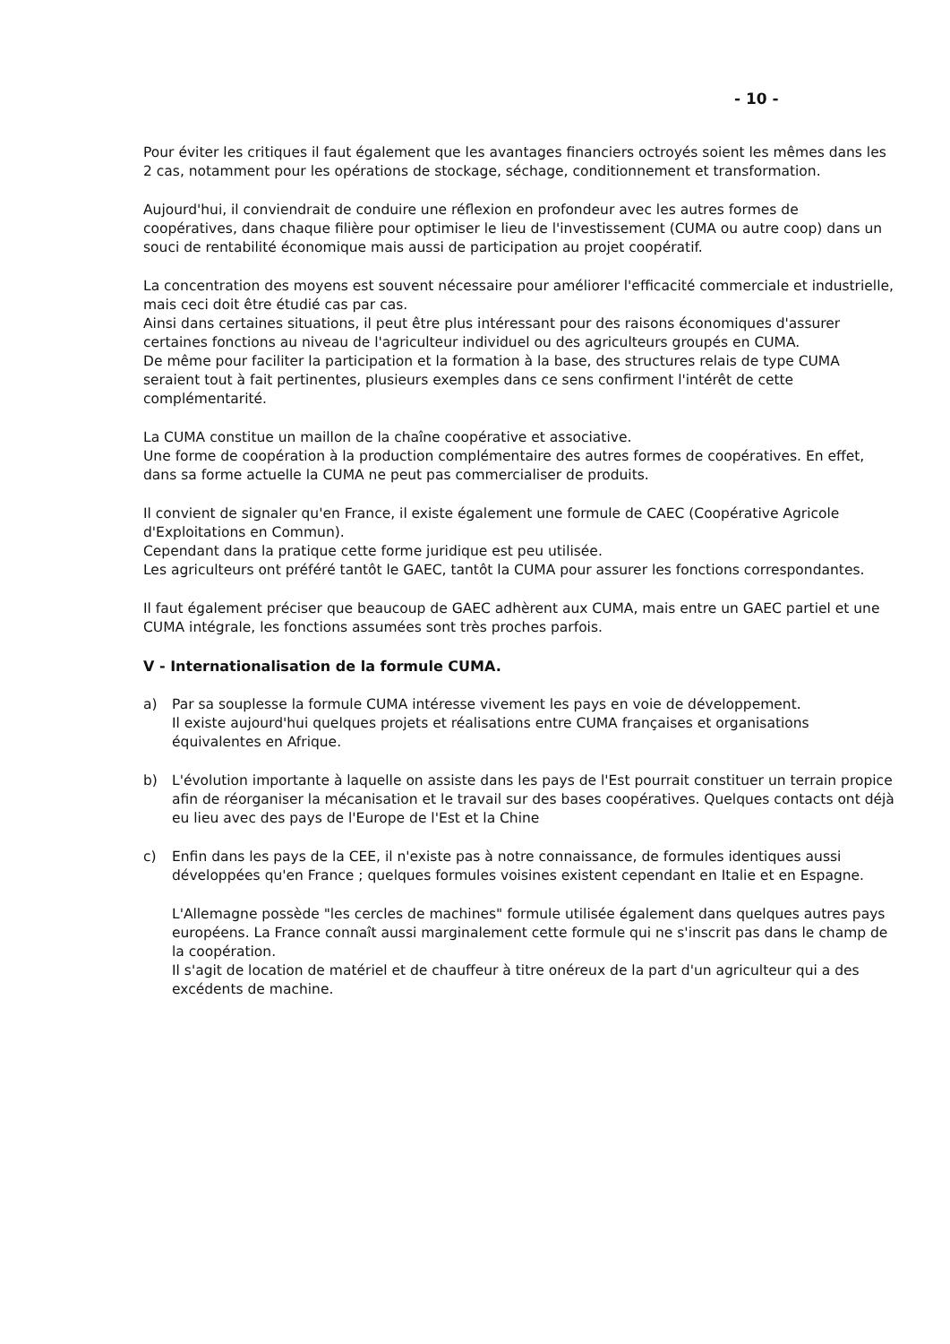- 10 -
Pour éviter les critiques il faut également que les avantages financiers octroyés soient les mêmes dans les 2 cas, notamment pour les opérations de stockage, séchage, conditionnement et transformation.
Aujourd'hui, il conviendrait de conduire une réflexion en profondeur avec les autres formes de coopératives, dans chaque filière pour optimiser le lieu de l'investissement (CUMA ou autre coop) dans un souci de rentabilité économique mais aussi de participation au projet coopératif.
La concentration des moyens est souvent nécessaire pour améliorer l'efficacité commerciale et industrielle, mais ceci doit être étudié cas par cas.
Ainsi dans certaines situations, il peut être plus intéressant pour des raisons économiques d'assurer certaines fonctions au niveau de l'agriculteur individuel ou des agriculteurs groupés en CUMA.
De même pour faciliter la participation et la formation à la base, des structures relais de type CUMA seraient tout à fait pertinentes, plusieurs exemples dans ce sens confirment l'intérêt de cette complémentarité.
La CUMA constitue un maillon de la chaîne coopérative et associative.
Une forme de coopération à la production complémentaire des autres formes de coopératives. En effet, dans sa forme actuelle la CUMA ne peut pas commercialiser de produits.
Il convient de signaler qu'en France, il existe également une formule de CAEC (Coopérative Agricole d'Exploitations en Commun).
Cependant dans la pratique cette forme juridique est peu utilisée.
Les agriculteurs ont préféré tantôt le GAEC, tantôt la CUMA pour assurer les fonctions correspondantes.
Il faut également préciser que beaucoup de GAEC adhèrent aux CUMA, mais entre un GAEC partiel et une CUMA intégrale, les fonctions assumées sont très proches parfois.
V - Internationalisation de la formule CUMA.
a) Par sa souplesse la formule CUMA intéresse vivement les pays en voie de développement.
Il existe aujourd'hui quelques projets et réalisations entre CUMA françaises et organisations équivalentes en Afrique.
b) L'évolution importante à laquelle on assiste dans les pays de l'Est pourrait constituer un terrain propice afin de réorganiser la mécanisation et le travail sur des bases coopératives. Quelques contacts ont déjà eu lieu avec des pays de l'Europe de l'Est et la Chine
c) Enfin dans les pays de la CEE, il n'existe pas à notre connaissance, de formules identiques aussi développées qu'en France ; quelques formules voisines existent cependant en Italie et en Espagne.
L'Allemagne possède "les cercles de machines" formule utilisée également dans quelques autres pays européens. La France connaît aussi marginalement cette formule qui ne s'inscrit pas dans le champ de la coopération.
Il s'agit de location de matériel et de chauffeur à titre onéreux de la part d'un agriculteur qui a des excédents de machine.